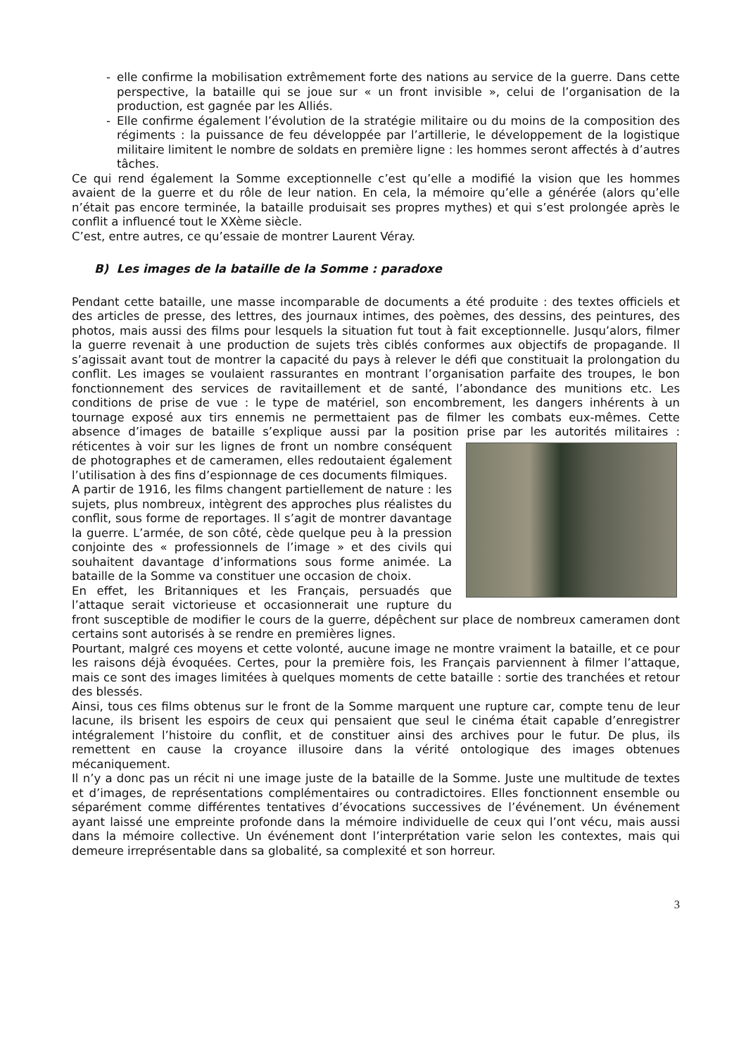- elle confirme la mobilisation extrêmement forte des nations au service de la guerre. Dans cette perspective, la bataille qui se joue sur « un front invisible », celui de l’organisation de la production, est gagnée par les Alliés.
- Elle confirme également l’évolution de la stratégie militaire ou du moins de la composition des régiments : la puissance de feu développée par l’artillerie, le développement de la logistique militaire limitent le nombre de soldats en première ligne : les hommes seront affectés à d’autres tâches.
Ce qui rend également la Somme exceptionnelle c’est qu’elle a modifié la vision que les hommes avaient de la guerre et du rôle de leur nation. En cela, la mémoire qu’elle a générée (alors qu’elle n’était pas encore terminée, la bataille produisait ses propres mythes) et qui s’est prolongée après le conflit a influencé tout le XXème siècle.
C’est, entre autres, ce qu’essaie de montrer Laurent Véray.
B) Les images de la bataille de la Somme : paradoxe
Pendant cette bataille, une masse incomparable de documents a été produite : des textes officiels et des articles de presse, des lettres, des journaux intimes, des poèmes, des dessins, des peintures, des photos, mais aussi des films pour lesquels la situation fut tout à fait exceptionnelle. Jusqu’alors, filmer la guerre revenait à une production de sujets très ciblés conformes aux objectifs de propagande. Il s’agissait avant tout de montrer la capacité du pays à relever le défi que constituait la prolongation du conflit. Les images se voulaient rassurantes en montrant l’organisation parfaite des troupes, le bon fonctionnement des services de ravitaillement et de santé, l’abondance des munitions etc. Les conditions de prise de vue : le type de matériel, son encombrement, les dangers inhérents à un tournage exposé aux tirs ennemis ne permettaient pas de filmer les combats eux-mêmes. Cette absence d’images de bataille s’explique aussi par la position prise par les autorités militaires : réticentes à voir sur les lignes de front un nombre conséquent de photographes et de cameramen, elles redoutaient également l’utilisation à des fins d’espionnage de ces documents filmiques.
A partir de 1916, les films changent partiellement de nature : les sujets, plus nombreux, intègrent des approches plus réalistes du conflit, sous forme de reportages. Il s’agit de montrer davantage la guerre. L’armée, de son côté, cède quelque peu à la pression conjointe des « professionnels de l’image » et des civils qui souhaitent davantage d’informations sous forme animée. La bataille de la Somme va constituer une occasion de choix.
En effet, les Britanniques et les Français, persuadés que l’attaque serait victorieuse et occasionnerait une rupture du front susceptible de modifier le cours de la guerre, dépêchent sur place de nombreux cameramen dont certains sont autorisés à se rendre en premières lignes.
Pourtant, malgré ces moyens et cette volonté, aucune image ne montre vraiment la bataille, et ce pour les raisons déjà évoquées. Certes, pour la première fois, les Français parviennent à filmer l’attaque, mais ce sont des images limitées à quelques moments de cette bataille : sortie des tranchées et retour des blessés.
Ainsi, tous ces films obtenus sur le front de la Somme marquent une rupture car, compte tenu de leur lacune, ils brisent les espoirs de ceux qui pensaient que seul le cinéma était capable d’enregistrer intégralement l’histoire du conflit, et de constituer ainsi des archives pour le futur. De plus, ils remettent en cause la croyance illusoire dans la vérité ontologique des images obtenues mécaniquement.
Il n’y a donc pas un récit ni une image juste de la bataille de la Somme. Juste une multitude de textes et d’images, de représentations complémentaires ou contradictoires. Elles fonctionnent ensemble ou séparément comme différentes tentatives d’évocations successives de l’événement. Un événement ayant laissé une empreinte profonde dans la mémoire individuelle de ceux qui l’ont vécu, mais aussi dans la mémoire collective. Un événement dont l’interprétation varie selon les contextes, mais qui demeure irreprésentable dans sa globalité, sa complexité et son horreur.
3